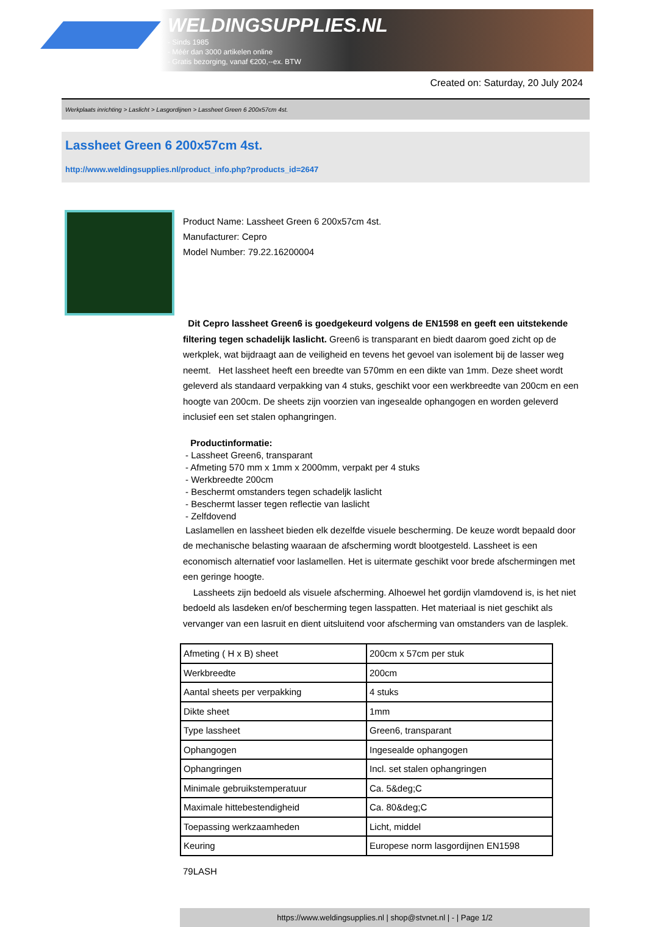WELDINGSUPPLIES.NL
- Sinds 1985
- Méér dan 3000 artikelen online
- Gratis bezorging, vanaf €200,--ex. BTW
Created on: Saturday, 20 July 2024
Werkplaats inrichting > Laslicht > Lasgordijnen > Lassheet Green 6 200x57cm 4st.
Lassheet Green 6 200x57cm 4st.
http://www.weldingsupplies.nl/product_info.php?products_id=2647
Product Name: Lassheet Green 6 200x57cm 4st.
Manufacturer: Cepro
Model Number: 79.22.16200004
Dit Cepro lassheet Green6 is goedgekeurd volgens de EN1598 en geeft een uitstekende filtering tegen schadelijk laslicht. Green6 is transparant en biedt daarom goed zicht op de werkplek, wat bijdraagt aan de veiligheid en tevens het gevoel van isolement bij de lasser weg neemt. Het lassheet heeft een breedte van 570mm en een dikte van 1mm. Deze sheet wordt geleverd als standaard verpakking van 4 stuks, geschikt voor een werkbreedte van 200cm en een hoogte van 200cm. De sheets zijn voorzien van ingesealde ophangogen en worden geleverd inclusief een set stalen ophangringen.
Productinformatie:
- Lassheet Green6, transparant
- Afmeting 570 mm x 1mm x 2000mm, verpakt per 4 stuks
- Werkbreedte 200cm
- Beschermt omstanders tegen schadeljk laslicht
- Beschermt lasser tegen reflectie van laslicht
- Zelfdovend
Laslamellen en lassheet bieden elk dezelfde visuele bescherming. De keuze wordt bepaald door de mechanische belasting waaraan de afscherming wordt blootgesteld. Lassheet is een economisch alternatief voor laslamellen. Het is uitermate geschikt voor brede afschermingen met een geringe hoogte.
Lassheets zijn bedoeld als visuele afscherming. Alhoewel het gordijn vlamdovend is, is het niet bedoeld als lasdeken en/of bescherming tegen lasspatten. Het materiaal is niet geschikt als vervanger van een lasruit en dient uitsluitend voor afscherming van omstanders van de lasplek.
| Afmeting ( H x B) sheet | 200cm x 57cm per stuk |
| Werkbreedte | 200cm |
| Aantal sheets per verpakking | 4 stuks |
| Dikte sheet | 1mm |
| Type lassheet | Green6, transparant |
| Ophangogen | Ingesealde ophangogen |
| Ophangringen | Incl. set stalen ophangringen |
| Minimale gebruikstemperatuur | Ca. 5&deg;C |
| Maximale hittebestendigheid | Ca. 80&deg;C |
| Toepassing werkzaamheden | Licht, middel |
| Keuring | Europese norm lasgordijnen EN1598 |
79LASH
https://www.weldingsupplies.nl | shop@stvnet.nl | - | Page 1/2